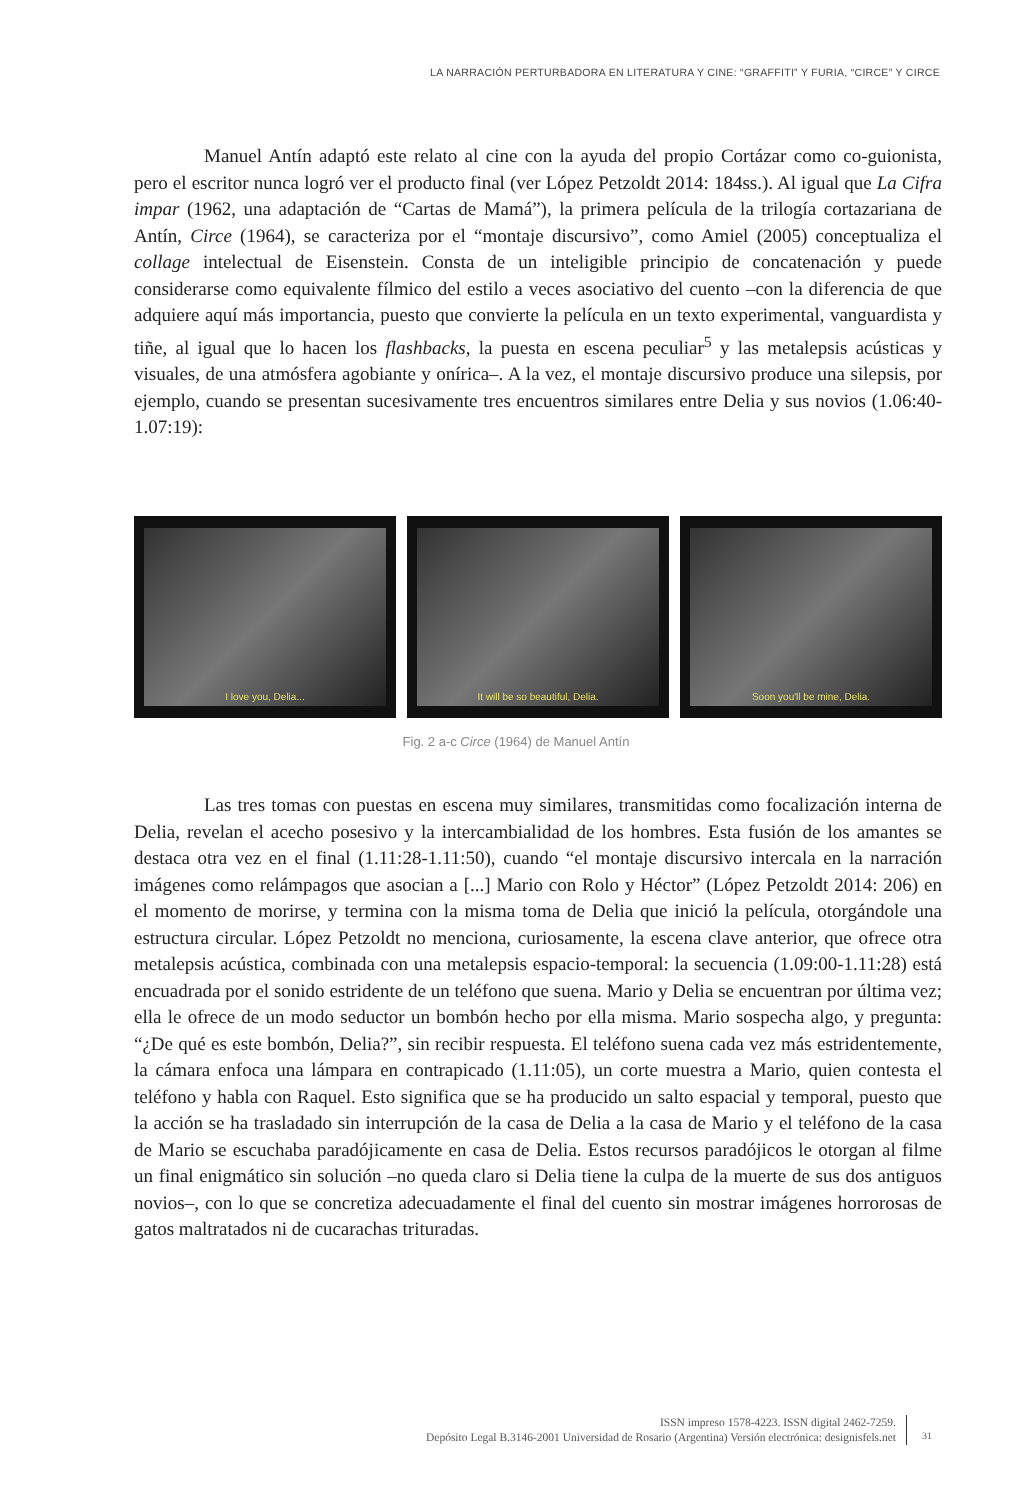LA NARRACIÓN PERTURBADORA EN LITERATURA Y CINE: “GRAFFITI” Y FURIA, “CIRCE” Y CIRCE
Manuel Antín adaptó este relato al cine con la ayuda del propio Cortázar como co-guionista, pero el escritor nunca logró ver el producto final (ver López Petzoldt 2014: 184ss.). Al igual que La Cifra impar (1962, una adaptación de “Cartas de Mamá”), la primera película de la trilogía cortazariana de Antín, Circe (1964), se caracteriza por el “montaje discursivo”, como Amiel (2005) conceptualiza el collage intelectual de Eisenstein. Consta de un inteligible principio de concatenación y puede considerarse como equivalente fílmico del estilo a veces asociativo del cuento –con la diferencia de que adquiere aquí más importancia, puesto que convierte la película en un texto experimental, vanguardista y tiñe, al igual que lo hacen los flashbacks, la puesta en escena peculiar<sup>5</sup> y las metalepsis acústicas y visuales, de una atmósfera agobiante y onírica–. A la vez, el montaje discursivo produce una silepsis, por ejemplo, cuando se presentan sucesivamente tres encuentros similares entre Delia y sus novios (1.06:40-1.07:19):
I love you, Delia...
It will be so beautiful, Delia.
Soon you'll be mine, Delia.
Fig. 2 a-c Circe (1964) de Manuel Antín
Las tres tomas con puestas en escena muy similares, transmitidas como focalización interna de Delia, revelan el acecho posesivo y la intercambialidad de los hombres. Esta fusión de los amantes se destaca otra vez en el final (1.11:28-1.11:50), cuando “el montaje discursivo intercala en la narración imágenes como relámpagos que asocian a [...] Mario con Rolo y Héctor” (López Petzoldt 2014: 206) en el momento de morirse, y termina con la misma toma de Delia que inició la película, otorgándole una estructura circular. López Petzoldt no menciona, curiosamente, la escena clave anterior, que ofrece otra metalepsis acústica, combinada con una metalepsis espacio-temporal: la secuencia (1.09:00-1.11:28) está encuadrada por el sonido estridente de un teléfono que suena. Mario y Delia se encuentran por última vez; ella le ofrece de un modo seductor un bombón hecho por ella misma. Mario sospecha algo, y pregunta: “¿De qué es este bombón, Delia?”, sin recibir respuesta. El teléfono suena cada vez más estridentemente, la cámara enfoca una lámpara en contrapicado (1.11:05), un corte muestra a Mario, quien contesta el teléfono y habla con Raquel. Esto significa que se ha producido un salto espacial y temporal, puesto que la acción se ha trasladado sin interrupción de la casa de Delia a la casa de Mario y el teléfono de la casa de Mario se escuchaba paradójicamente en casa de Delia. Estos recursos paradójicos le otorgan al filme un final enigmático sin solución –no queda claro si Delia tiene la culpa de la muerte de sus dos antiguos novios–, con lo que se concretiza adecuadamente el final del cuento sin mostrar imágenes horrorosas de gatos maltratados ni de cucarachas trituradas.
ISSN impreso 1578-4223. ISSN digital 2462-7259.
Depósito Legal B.3146-2001 Universidad de Rosario (Argentina) Versión electrónica: designisfels.net
31